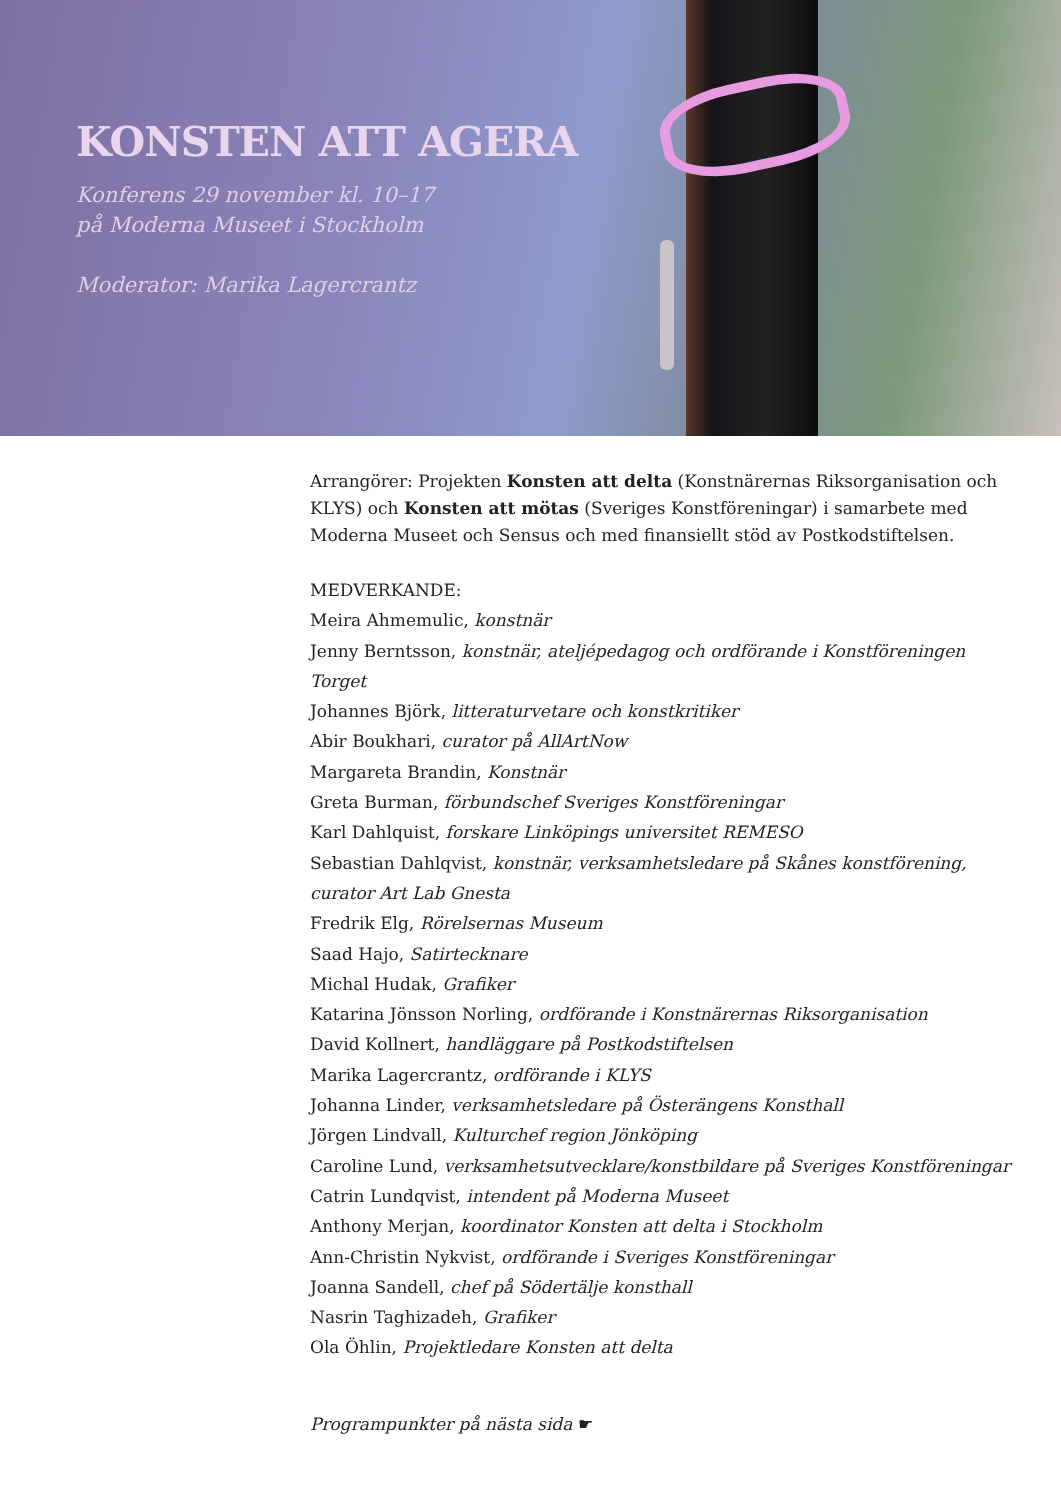KONSTEN ATT AGERA
Konferens 29 november kl. 10–17
på Moderna Museet i Stockholm
Moderator: Marika Lagercrantz
Arrangörer: Projekten Konsten att delta (Konstnärernas Riksorganisation och KLYS) och Konsten att mötas (Sveriges Konstföreningar) i samarbete med Moderna Museet och Sensus och med finansiellt stöd av Postkodstiftelsen.
MEDVERKANDE:
Meira Ahmemulic, konstnär
Jenny Berntsson, konstnär, ateljépedagog och ordförande i Konstföreningen Torget
Johannes Björk, litteraturvetare och konstkritiker
Abir Boukhari, curator på AllArtNow
Margareta Brandin, Konstnär
Greta Burman, förbundschef Sveriges Konstföreningar
Karl Dahlquist, forskare Linköpings universitet REMESO
Sebastian Dahlqvist, konstnär, verksamhetsledare på Skånes konstförening, curator Art Lab Gnesta
Fredrik Elg, Rörelsernas Museum
Saad Hajo, Satirtecknare
Michal Hudak, Grafiker
Katarina Jönsson Norling, ordförande i Konstnärernas Riksorganisation
David Kollnert, handläggare på Postkodstiftelsen
Marika Lagercrantz, ordförande i KLYS
Johanna Linder, verksamhetsledare på Österängens Konsthall
Jörgen Lindvall, Kulturchef region Jönköping
Caroline Lund, verksamhetsutvecklare/konstbildare på Sveriges Konstföreningar
Catrin Lundqvist, intendent på Moderna Museet
Anthony Merjan, koordinator Konsten att delta i Stockholm
Ann-Christin Nykvist, ordförande i Sveriges Konstföreningar
Joanna Sandell, chef på Södertälje konsthall
Nasrin Taghizadeh, Grafiker
Ola Öhlin, Projektledare Konsten att delta
Programpunkter på nästa sida ☛